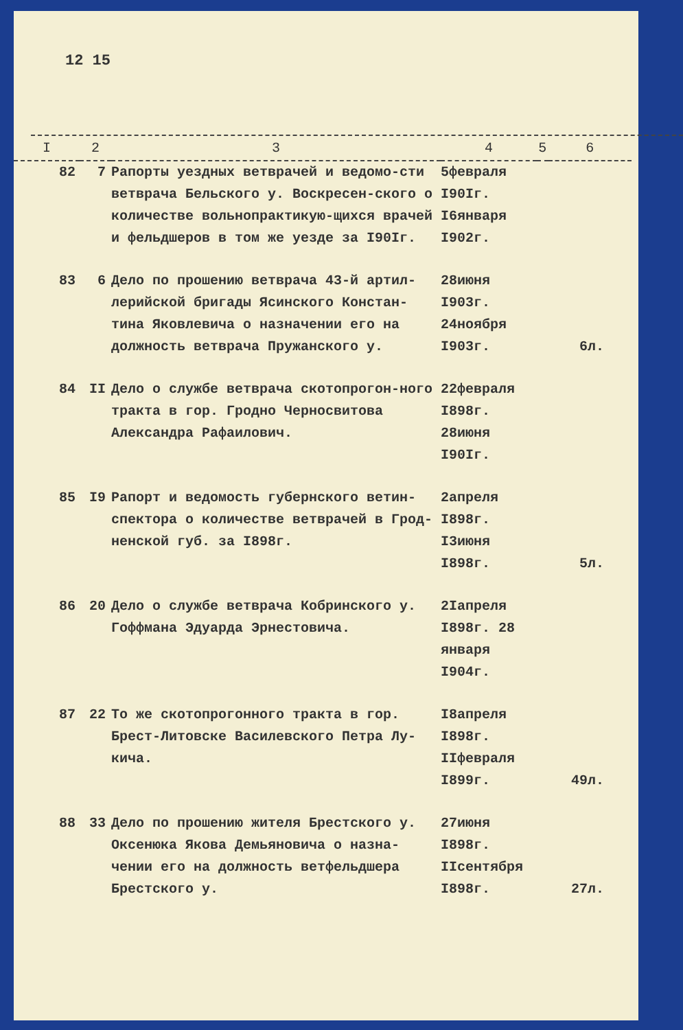12 15
| I | 2 | 3 | 4 | 5 | 6 |
| --- | --- | --- | --- | --- | --- |
| 82 | 7 | Рапорты уездных ветврачей и ведомо-сти ветврача Бельского у. Воскресен-ского о количестве вольнопрактикую-щихся врачей и фельдшеров в том же уезде за I90Iг. | 5февраля I90Iг. I6января I902г. | | |
| 83 | 6 | Дело по прошению ветврача 43-й артил-лерийской бригады Ясинского Констан-тина Яковлевича о назначении его на должность ветврача Пружанского у. | 28июня I903г. 24ноября I903г. | | 6л. |
| 84 | II | Дело о службе ветврача скотопрогон-ного тракта в гор. Гродно Черносвитова Александра Рафаилович. | 22февраля I898г. 28июня I90Iг. | | |
| 85 | I9 | Рапорт и ведомость губернского ветин-спектора о количестве ветврачей в Грод-ненской губ. за I898г. | 2апреля I898г. I3июня I898г. | | 5л. |
| 86 | 20 | Дело о службе ветврача Кобринского у. Гоффмана Эдуарда Эрнестовича. | 2Iапреля I898г. 28 января I904г. | | |
| 87 | 22 | То же скотопрогонного тракта в гор. Брест-Литовске Василевского Петра Лу-кича. | I8апреля I898г. IIфевраля I899г. | | 49л. |
| 88 | 33 | Дело по прошению жителя Брестского у. Оксенюка Якова Демьяновича о назна-чении его на должность ветфельдшера Брестского у. | 27июня I898г. IIсентября I898г. | | 27л. |